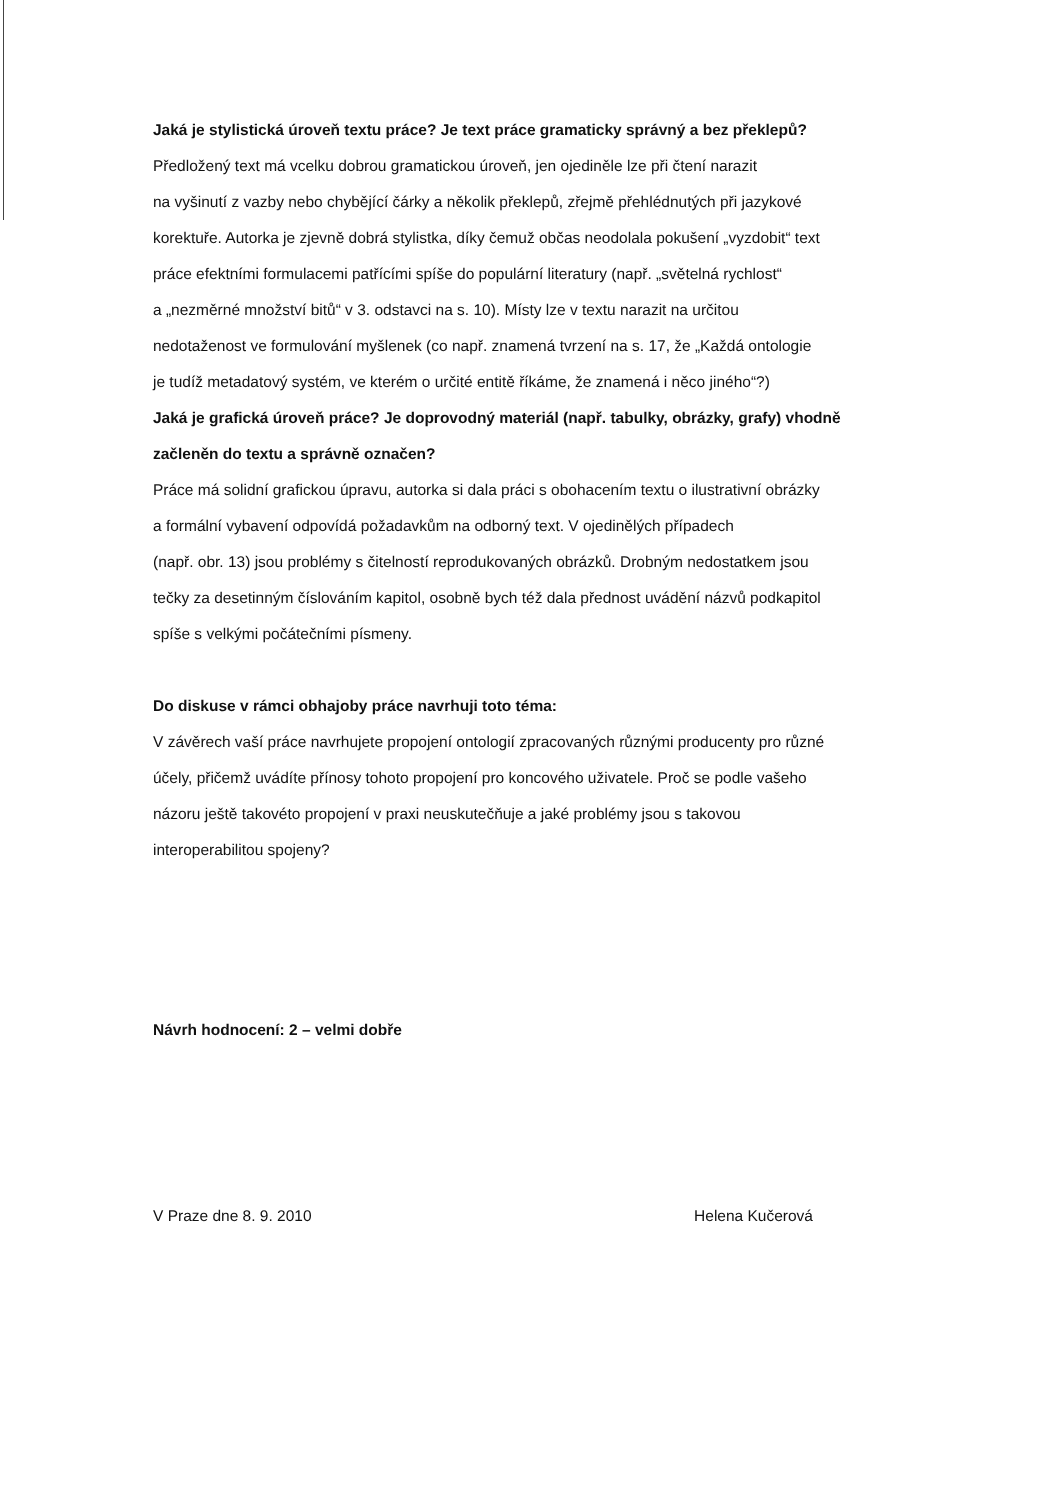Jaká je stylistická úroveň textu práce? Je text práce gramaticky správný a bez překlepů?
Předložený text má vcelku dobrou gramatickou úroveň, jen ojediněle lze při čtení narazit
na vyšinutí z vazby nebo chybějící čárky a několik překlepů, zřejmě přehlédnutých při jazykové
korektuře. Autorka je zjevně dobrá stylistka, díky čemuž občas neodolala pokušení „vyzdobit“ text
práce efektními formulacemi patřícími spíše do populární literatury (např. „světelná rychlost“
a „nezměrné množství bitů“ v 3. odstavci na s. 10). Místy lze v textu narazit na určitou
nedotaženost ve formulování myšlenek (co např. znamená tvrzení na s. 17, že „Každá ontologie
je tudíž metadatový systém, ve kterém o určité entitě říkáme, že znamená i něco jiného“?)
Jaká je grafická úroveň práce? Je doprovodný materiál (např. tabulky, obrázky, grafy) vhodně
začleněn do textu a správně označen?
Práce má solidní grafickou úpravu, autorka si dala práci s obohacením textu o ilustrativní obrázky
a formální vybavení odpovídá požadavkům na odborný text. V ojedinělých případech
(např. obr. 13) jsou problémy s čitelností reprodukovaných obrázků. Drobným nedostatkem jsou
tečky za desetinným číslováním kapitol, osobně bych též dala přednost uvádění názvů podkapitol
spíše s velkými počátečními písmeny.
Do diskuse v rámci obhajoby práce navrhuji toto téma:
V závěrech vaší práce navrhujete propojení ontologií zpracovaných různými producenty pro různé
účely, přičemž uvádíte přínosy tohoto propojení pro koncového uživatele. Proč se podle vašeho
názoru ještě takovéto propojení v praxi neuskutečňuje a jaké problémy jsou s takovou
interoperabilitou spojeny?
Návrh hodnocení: 2 – velmi dobře
V Praze dne 8. 9. 2010 Helena Kučerová